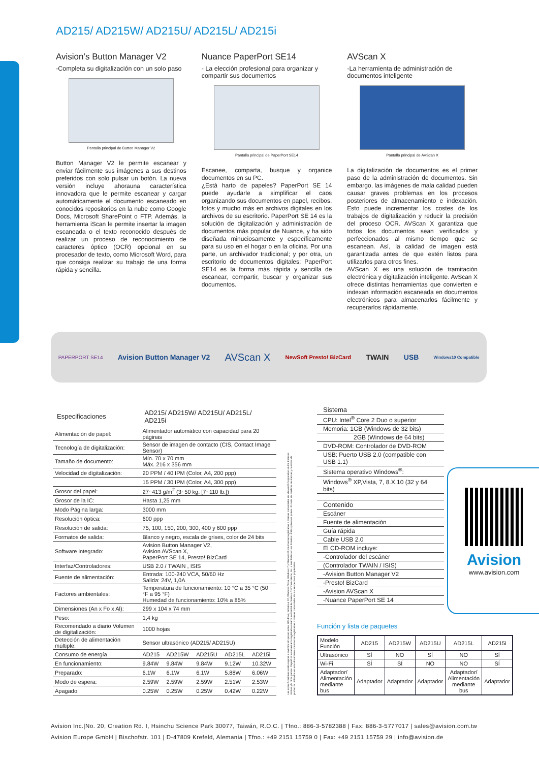AD215/ AD215W/ AD215U/ AD215L/ AD215i
Avision’s Button Manager V2
-Completa su digitalización con un solo paso
Pantalla principal de Button Manager V2
Button Manager V2 le permite escanear y enviar fácilmente sus imágenes a sus destinos preferidos con solo pulsar un botón. La nueva versión incluye ahorauna característica innovadora que le permite escanear y cargar automáticamente el documento escaneado en conocidos repositorios en la nube como Google Docs, Microsoft SharePoint o FTP. Además, la herramienta iScan le permite insertar la imagen escaneada o el texto reconocido después de realizar un proceso de reconocimiento de caracteres óptico (OCR) opcional en su procesador de texto, como Microsoft Word, para que consiga realizar su trabajo de una forma rápida y sencilla.
Nuance PaperPort SE14
- La elección profesional para organizar y compartir sus documentos
Pantalla principal de PaperPort SE14
Escanee, comparta, busque y organice documentos en su PC.
¿Está harto de papeles? PaperPort SE 14 puede ayudarle a simplificar el caos organizando sus documentos en papel, recibos, fotos y mucho más en archivos digitales en los archivos de su escritorio. PaperPort SE 14 es la solución de digitalización y administración de documentos más popular de Nuance, y ha sido diseñada minuciosamente y específicamente para su uso en el hogar o en la oficina. Por una parte, un archivador tradicional; y por otra, un escritorio de documentos digitales; PaperPort SE14 es la forma más rápida y sencilla de escanear, compartir, buscar y organizar sus documentos.
AVScan X
-La herramienta de administración de documentos inteligente
Pantalla principal de AVScan X
La digitalización de documentos es el primer paso de la administración de documentos. Sin embargo, las imágenes de mala calidad pueden causar graves problemas en los procesos posteriores de almacenamiento e indexación. Esto puede incrementar los costes de los trabajos de digitalización y reducir la precisión del proceso OCR. AVScan X garantiza que todos los documentos sean verificados y perfeccionados al mismo tiempo que se escanean. Así, la calidad de imagen está garantizada antes de que estén listos para utilizarlos para otros fines.
AVScan X es una solución de tramitación electrónica y digitalización inteligente. AvScan X ofrece distintas herramientas que convierten e indexan información escaneada en documentos electrónicos para almacenarlos fácilmente y recuperarlos rápidamente.
PAPERPORT SE14 Avision Button Manager V2 AVScan X NewSoft Presto! BizCard TWAIN USB Windows10 Compatible
| Especificaciones | AD215/ AD215W/ AD215U/ AD215L/ AD215i | | | | |
| --- | --- | --- | --- | --- | --- |
| Alimentación de papel: | Alimentador automático con capacidad para 20 páginas | | | | |
| Tecnología de digitalización: | Sensor de imagen de contacto (CIS, Contact Image Sensor) | | | | |
| Tamaño de documento: | Mín. 70 x 70 mm Máx. 216 x 356 mm | | | | |
| Velocidad de digitalización: | 20 PPM / 40 IPM (Color, A4, 200 ppp) | | | | |
| | 15 PPM / 30 IPM (Color, A4, 300 ppp) | | | | |
| Grosor del papel: | 27~413 g/m<sup>2</sup> (3~50 kg. [7~110 lb.]) | | | | |
| Grosor de la IC: | Hasta 1,25 mm | | | | |
| Modo Página larga: | 3000 mm | | | | |
| Resolución óptica: | 600 ppp | | | | |
| Resolución de salida: | 75, 100, 150, 200, 300, 400 y 600 ppp | | | | |
| Formatos de salida: | Blanco y negro, escala de grises, color de 24 bits | | | | |
| Software integrado: | Avision Button Manager V2, Avision AVScan X, PaperPort SE 14, Presto! BizCard | | | | |
| Interfaz/Controladores: | USB 2.0 / TWAIN , ISIS | | | | |
| Fuente de alimentación: | Entrada: 100-240 VCA, 50/60 Hz Salida: 24V, 1,0A | | | | |
| Factores ambientales: | Temperatura de funcionamiento: 10 °C a 35 °C (50 °F a 95 °F) Humedad de funcionamiento: 10% a 85% | | | | |
| Dimensiones (An x Fo x Al): | 299 x 104 x 74 mm | | | | |
| Peso: | 1,4 kg | | | | |
| Recomendado a diario Volumen de digitalización: | 1000 hojas | | | | |
| Detección de alimentación múltiple: | Sensor ultrasónico (AD215/ AD215U) | | | | |
| Consumo de energía | AD215 | AD215W | AD215U | AD215L | AD215i |
| En funcionamiento: | 9.84W | 9.84W | 9.84W | 9.12W | 10.32W |
| Preparado: | 6.1W | 6.1W | 6.1W | 5.88W | 6.06W |
| Modo de espera: | 2.59W | 2.59W | 2.59W | 2.51W | 2.53W |
| Apagado: | 0.25W | 0.25W | 0.25W | 0.42W | 0.22W |
Las especificaciones están sujetas a cambios sin previo aviso. Windows, Windows XP, Windows Vista, Windows 7 y Windows 8 son marcas registradas o marcas comerciales de Microsoft Corporation en los Estados Unidos y/u otros países. PaperPort es una marca registrada o marca comercial de Nuance Communications, Inc. o sus filiales en los Estados Unidos y/u otros países. El resto de nombres de marcas y nombres de productos utilizados en este documento son marcas registradas o marcas comerciales de sus respectivos propietarios.
Sistema
CPU: Intel<sup>®</sup> Core 2 Duo o superior
Memoria: 1GB (Windows de 32 bits)
2GB (Windows de 64 bits)
DVD-ROM: Controlador de DVD-ROM
USB: Puerto USB 2.0 (compatible con USB 1.1)
Sistema operativo Windows<sup>®</sup>:
Windows<sup>®</sup> XP,Vista, 7, 8.X,10 (32 y 64 bits)
Contenido
Escáner
Fuente de alimentación
Guía rápida
Cable USB 2.0
El CD-ROM incluye:
-Controlador del escáner
(Controlador TWAIN / ISIS)
-Avision Button Manager V2
-Presto! BizCard
-Avision AVScan X
-Nuance PaperPort SE 14
Función y lista de paquetes
| Modelo Función | AD215 | AD215W | AD215U | AD215L | AD215i |
| --- | --- | --- | --- | --- | --- |
| Ultrasónico | SÍ | NO | SÍ | NO | SÍ |
| Wi-Fi | SÍ | SÍ | NO | NO | SÍ |
| Adaptador/ Alimentación mediante bus | Adaptador | Adaptador | Adaptador | Adaptador/ Alimentación mediante bus | Adaptador |
Avision
www.avision.com
Avision Inc.|No. 20, Creation Rd. I, Hsinchu Science Park 30077, Taiwán, R.O.C. | Tfno.: 886-3-5782388 | Fax: 886-3-5777017 | sales@avision.com.tw
Avision Europe GmbH | Bischofstr. 101 | D-47809 Krefeld, Alemania | Tfno.: +49 2151 15759 0 | Fax: +49 2151 15759 29 | info@avision.de